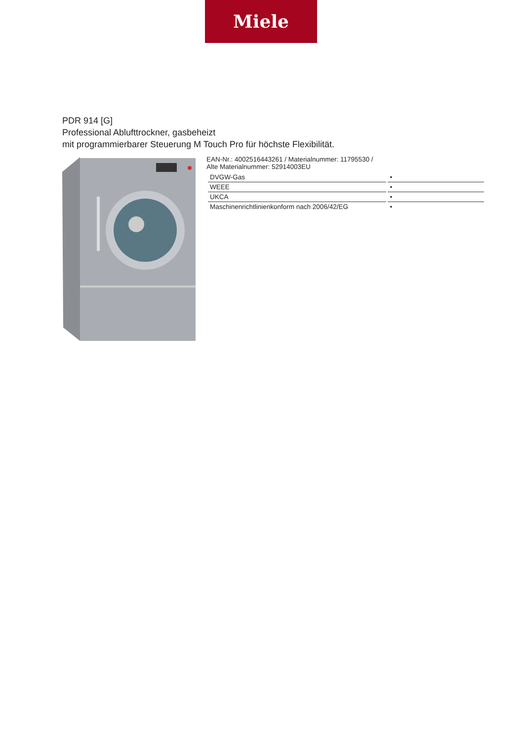Miele
PDR 914 [G]
Professional Ablufttrockner, gasbeheizt
mit programmierbarer Steuerung M Touch Pro für höchste Flexibilität.
EAN-Nr.: 4002516443261 / Materialnummer: 11795530 /
Alte Materialnummer: 52914003EU
| DVGW-Gas | • |
| WEEE | • |
| UKCA | • |
| Maschinenrichtlinienkonform nach 2006/42/EG | • |